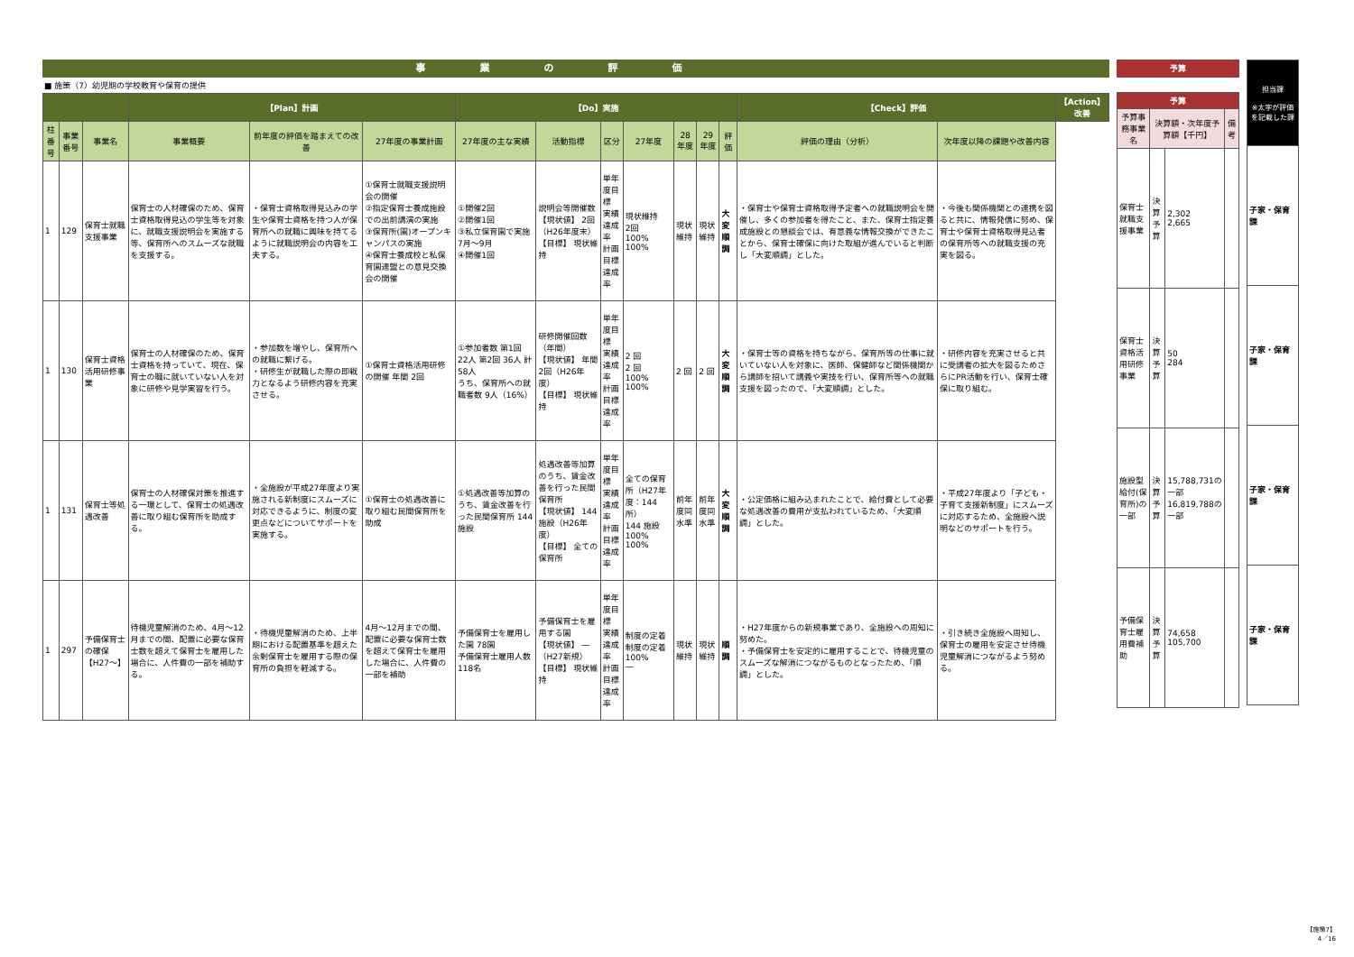事業の評価
■ 施策（7）幼児期の学校教育や保育の提供
| | | | 【Plan】計画 | | | 【Do】実施 | | | | | | | 【Check】評価 | | 【Action】改善 |
| --- | --- | --- | --- | --- | --- | --- | --- | --- | --- | --- | --- | --- | --- | --- | --- |
| 柱番号 | 事業番号 | 事業名 | 事業概要 | 前年度の評価を踏まえての改善 | 27年度の事業計画 | 27年度の主な実績 | 活動指標 | 区分 | 27年度 | 28年度 | 29年度 | 評価 | 評価の理由（分析） | 次年度以降の課題や改善内容 | |
| 1 | 129 | 保育士就職支援事業 | 保育士の人材確保のため、保育士資格取得見込の学生等を対象に、就職支援説明会を実施する等、保育所へのスムーズな就職を支援する。 | ・保育士資格取得見込みの学生や保育士資格を持つ人が保育所への就職に興味を持てるように就職説明会の内容を工夫する。 | ①保育士就職支援説明会の開催 ②指定保育士養成施設での出前講演の実施 ③保育所(園)オープンキャンパスの実施 ④保育士養成校と私保育園連盟との意見交換会の開催 | ①開催2回 ②開催1回 ③私立保育園で実施 7月～9月 ④開催1回 | 説明会等開催数 【現状値】 2回（H26年度末） 【目標】 現状維持 | 単年度目標 実績 達成率 計画目標達成率 | 現状維持 2回 100% 100% | 現状維持 | 現状維持 | 大変順調 | ・保育士や保育士資格取得予定者への就職説明会を開催し、多くの参加者を得たこと、また、保育士指定養成施設との懇談会では、有意義な情報交換ができたことから、保育士確保に向けた取組が進んでいると判断し「大変順調」とした。 | ・今後も関係機関との連携を図ると共に、情報発信に努め、保育士や保育士資格取得見込者の保育所等への就職支援の充実を図る。 | |
| 1 | 130 | 保育士資格活用研修事業 | 保育士の人材確保のため、保育士資格を持っていて、現在、保育士の職に就いていない人を対象に研修や見学実習を行う。 | ・参加数を増やし、保育所への就職に繋げる。 ・研修生が就職した際の即戦力となるよう研修内容を充実させる。 | ①保育士資格活用研修の開催 年間 2回 | ①参加者数 第1回 22人 第2回 36人 計 58人 うち、保育所への就職者数 9人（16%） | 研修開催回数（年間） 【現状値】 年間 2回（H26年度） 【目標】 現状維持 | 単年度目標 実績 達成率 計画目標達成率 | 2 回 2 回 100% 100% | 2 回 | 2 回 | 大変順調 | ・保育士等の資格を持ちながら、保育所等の仕事に就いていない人を対象に、医師、保健師など関係機関から講師を招いて講義や実技を行い、保育所等への就職支援を図ったので、「大変順調」とした。 | ・研修内容を充実させると共に受講者の拡大を図るためさらにPR活動を行い、保育士確保に取り組む。 | |
| 1 | 131 | 保育士等処遇改善 | 保育士の人材確保対策を推進する一環として、保育士の処遇改善に取り組む保育所を助成する。 | ・全施設が平成27年度より実施される新制度にスムーズに対応できるように、制度の変更点などについてサポートを実施する。 | ①保育士の処遇改善に取り組む民間保育所を助成 | ①処遇改善等加算のうち、賃金改善を行った民間保育所 144施設 | 処遇改善等加算のうち、賃金改善を行った民間保育所 【現状値】 144施設（H26年度） 【目標】 全ての保育所 | 単年度目標 実績 達成率 計画目標達成率 | 全ての保育所（H27年度：144所） 144 施設 100% 100% | 前年度同水準 | 前年度同水準 | 大変順調 | ・公定価格に組み込まれたことで、給付費として必要な処遇改善の費用が支払われているため、「大変順調」とした。 | ・平成27年度より「子ども・子育て支援新制度」にスムーズに対応するため、全施設へ説明などのサポートを行う。 | |
| 1 | 297 | 予備保育士の確保【H27～】 | 待機児童解消のため、4月～12月までの間、配置に必要な保育士数を超えて保育士を雇用した場合に、人件費の一部を補助する。 | ・待機児童解消のため、上半期における配置基準を超えた余剰保育士を雇用する際の保育所の負担を軽減する。 | 4月～12月までの間、配置に必要な保育士数を超えて保育士を雇用した場合に、人件費の一部を補助 | 予備保育士を雇用した園 78園 予備保育士雇用人数 118名 | 予備保育士を雇用する園 【現状値】 ―（H27新規） 【目標】 現状維持 | 単年度目標 実績 達成率 計画目標達成率 | 制度の定着 制度の定着 100% ― | 現状維持 | 現状維持 | 順調 | ・H27年度からの新規事業であり、全施設への周知に努めた。 ・予備保育士を安定的に雇用することで、待機児童のスムーズな解消につながるものとなったため、「順調」とした。 | ・引き続き全施設へ周知し、保育士の雇用を安定させ待機児童解消につながるよう努める。 | |
予算
| 予算 | | | |
| --- | --- | --- | --- |
| 予算事務事業名 | 決算額・次年度予算額【千円】 | | 備考 |
| 保育士就職支援事業 | 決算 予算 | 2,302 2,665 | |
| 保育士資格活用研修事業 | 決算 予算 | 50 284 | |
| 施設型給付(保育所)の一部 | 決算 予算 | 15,788,731の一部 16,819,788の一部 | |
| 予備保育士雇用費補助 | 決算 予算 | 74,658 105,700 | |
| 担当課 ※太字が評価を記載した課 |
| 子家・保育課 |
| 子家・保育課 |
| 子家・保育課 |
| 子家・保育課 |
【施策7】
4／16